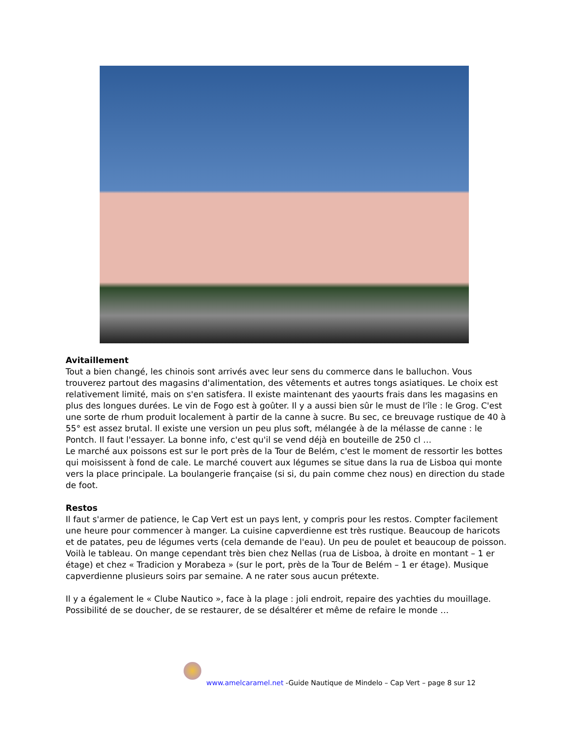Avitaillement
Tout a bien changé, les chinois sont arrivés avec leur sens du commerce dans le balluchon. Vous trouverez partout des magasins d'alimentation, des vêtements et autres tongs asiatiques. Le choix est relativement limité, mais on s'en satisfera. Il existe maintenant des yaourts frais dans les magasins en plus des longues durées. Le vin de Fogo est à goûter. Il y a aussi bien sûr le must de l'île : le Grog. C'est une sorte de rhum produit localement à partir de la canne à sucre. Bu sec, ce breuvage rustique de 40 à 55° est assez brutal. Il existe une version un peu plus soft, mélangée à de la mélasse de canne : le Pontch. Il faut l'essayer. La bonne info, c'est qu'il se vend déjà en bouteille de 250 cl …
Le marché aux poissons est sur le port près de la Tour de Belém, c'est le moment de ressortir les bottes qui moisissent à fond de cale. Le marché couvert aux légumes se situe dans la rua de Lisboa qui monte vers la place principale. La boulangerie française (si si, du pain comme chez nous) en direction du stade de foot.
Restos
Il faut s'armer de patience, le Cap Vert est un pays lent, y compris pour les restos. Compter facilement une heure pour commencer à manger. La cuisine capverdienne est très rustique. Beaucoup de haricots et de patates, peu de légumes verts (cela demande de l'eau). Un peu de poulet et beaucoup de poisson. Voilà le tableau. On mange cependant très bien chez Nellas (rua de Lisboa, à droite en montant – 1 er étage) et chez « Tradicion y Morabeza » (sur le port, près de la Tour de Belém – 1 er étage). Musique capverdienne plusieurs soirs par semaine. A ne rater sous aucun prétexte.
Il y a également le « Clube Nautico », face à la plage : joli endroit, repaire des yachties du mouillage. Possibilité de se doucher, de se restaurer, de se désaltérer et même de refaire le monde …
www.amelcaramel.net -Guide Nautique de Mindelo – Cap Vert – page 8 sur 12